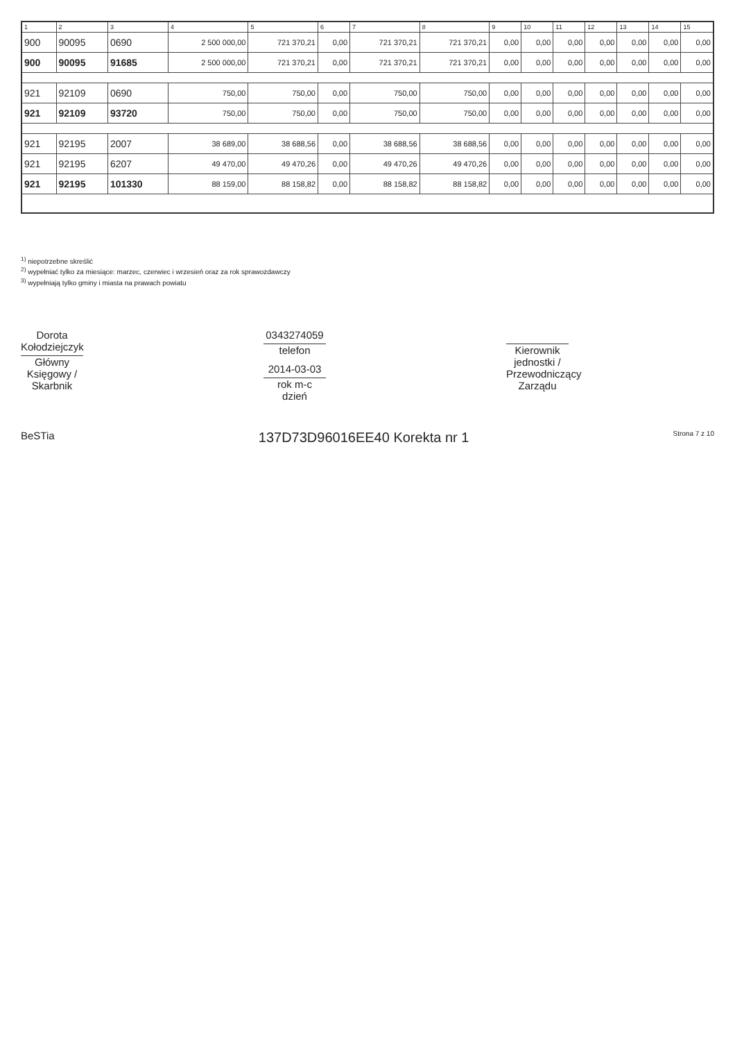| 1 | 2 | 3 | 4 | 5 | 6 | 7 | 8 | 9 | 10 | 11 | 12 | 13 | 14 | 15 |
| --- | --- | --- | --- | --- | --- | --- | --- | --- | --- | --- | --- | --- | --- | --- |
| 900 | 90095 | 0690 | 2 500 000,00 | 721 370,21 | 0,00 | 721 370,21 | 721 370,21 | 0,00 | 0,00 | 0,00 | 0,00 | 0,00 | 0,00 | 0,00 |
| 900 | 90095 | 91685 | 2 500 000,00 | 721 370,21 | 0,00 | 721 370,21 | 721 370,21 | 0,00 | 0,00 | 0,00 | 0,00 | 0,00 | 0,00 | 0,00 |
| 921 | 92109 | 0690 | 750,00 | 750,00 | 0,00 | 750,00 | 750,00 | 0,00 | 0,00 | 0,00 | 0,00 | 0,00 | 0,00 | 0,00 |
| 921 | 92109 | 93720 | 750,00 | 750,00 | 0,00 | 750,00 | 750,00 | 0,00 | 0,00 | 0,00 | 0,00 | 0,00 | 0,00 | 0,00 |
| 921 | 92195 | 2007 | 38 689,00 | 38 688,56 | 0,00 | 38 688,56 | 38 688,56 | 0,00 | 0,00 | 0,00 | 0,00 | 0,00 | 0,00 | 0,00 |
| 921 | 92195 | 6207 | 49 470,00 | 49 470,26 | 0,00 | 49 470,26 | 49 470,26 | 0,00 | 0,00 | 0,00 | 0,00 | 0,00 | 0,00 | 0,00 |
| 921 | 92195 | 101330 | 88 159,00 | 88 158,82 | 0,00 | 88 158,82 | 88 158,82 | 0,00 | 0,00 | 0,00 | 0,00 | 0,00 | 0,00 | 0,00 |
<sup>1)</sup> niepotrzebne skreślić
<sup>2)</sup> wypełniać tylko za miesiące: marzec, czerwiec i wrzesień oraz za rok sprawozdawczy
<sup>3)</sup> wypełniają tylko gminy i miasta na prawach powiatu
Dorota Kołodziejczyk
Główny Księgowy / Skarbnik
0343274059
telefon
2014-03-03
rok m-c dzień
Kierownik jednostki / Przewodniczący Zarządu
BeSTia 137D73D96016EE40 Korekta nr 1 Strona 7 z 10